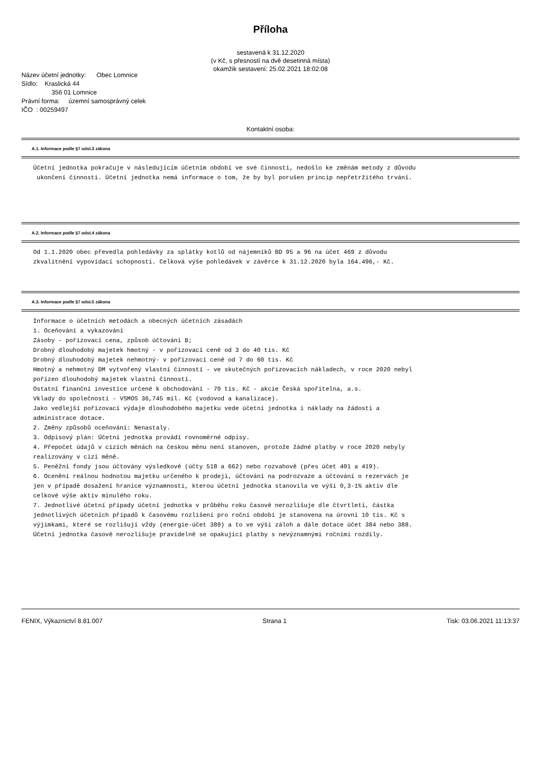Příloha
sestavená k 31.12.2020
(v Kč, s přesností na dvě desetinná místa)
okamžik sestavení: 25.02.2021 18:02:08
Název účetní jednotky: Obec Lomnice
Sídlo: Kraslická 44
356 01 Lomnice
Právní forma: územní samosprávný celek
IČO : 00259497
Kontaktní osoba:
A.1. Informace podle §7 odst.3 zákona
Účetní jednotka pokračuje v následujícím účetním období ve své činnosti, nedošlo ke změnám metody z důvodu ukončení činnosti. Účetní jednotka nemá informace o tom, že by byl porušen princip nepřetržitého trvání.
A.2. Informace podle §7 odst.4 zákona
Od 1.1.2020 obec převedla pohledávky za splátky kotlů od nájemníků BD 95 a 96 na účet 469 z důvodu zkvalitnění vypovídací schopnosti. Celková výše pohledávek v závěrce k 31.12.2020 byla 164.496,- Kč.
A.3. Informace podle §7 odst.5 zákona
Informace o účetních metodách a obecných účetních zásadách 1. Oceňování a vykazování Zásoby - pořizovací cena, způsob účtování B; Drobný dlouhodobý majetek hmotný - v pořizovací ceně od 3 do 40 tis. Kč Drobný dlouhodobý majetek nehmotný- v pořizovací ceně od 7 do 60 tis. Kč Hmotný a nehmotný DM vytvořený vlastní činností - ve skutečných pořizovacích nákladech, v roce 2020 nebyl pořízen dlouhodobý majetek vlastní činností. Ostatní finanční investice určené k obchodování - 70 tis. Kč - akcie Česká spořitelna, a.s. Vklady do společností - VSMOS 36,745 mil. Kč (vodovod a kanalizace). Jako vedlejší pořizovací výdaje dlouhodobého majetku vede účetní jednotka i náklady na žádosti a administrace dotace. 2. Změny způsobů oceňování: Nenastaly. 3. Odpisový plán: Účetní jednotka provádí rovnoměrné odpisy. 4. Přepočet údajů v cizích měnách na českou měnu není stanoven, protože žádné platby v roce 2020 nebyly realizovány v cizí měně. 5. Peněžní fondy jsou účtovány výsledkově (účty 518 a 662) nebo rozvahově (přes účet 401 a 419). 6. Ocenění reálnou hodnotou majetku určeného k prodeji, účtování na podrozvaze a účtování o rezervách je jen v případě dosažení hranice významnosti, kterou účetní jednotka stanovila ve výši 0,3-1% aktiv dle celkové výše aktiv minulého roku. 7. Jednotlivé účetní případy účetní jednotka v průběhu roku časově nerozlišuje dle čtvrtletí, částka jednotlivých účetních případů k časovému rozlišení pro roční období je stanovena na úrovni 10 tis. Kč s výjimkami, které se rozlišují vždy (energie-účet 389) a to ve výši záloh a dále dotace účet 384 nebo 388. Účetní jednotka časově nerozlišuje pravidelně se opakující platby s nevýznamnými ročními rozdíly.
FENIX, Výkaznictví 8.81.007 Strana 1 Tisk: 03.06.2021 11:13:37